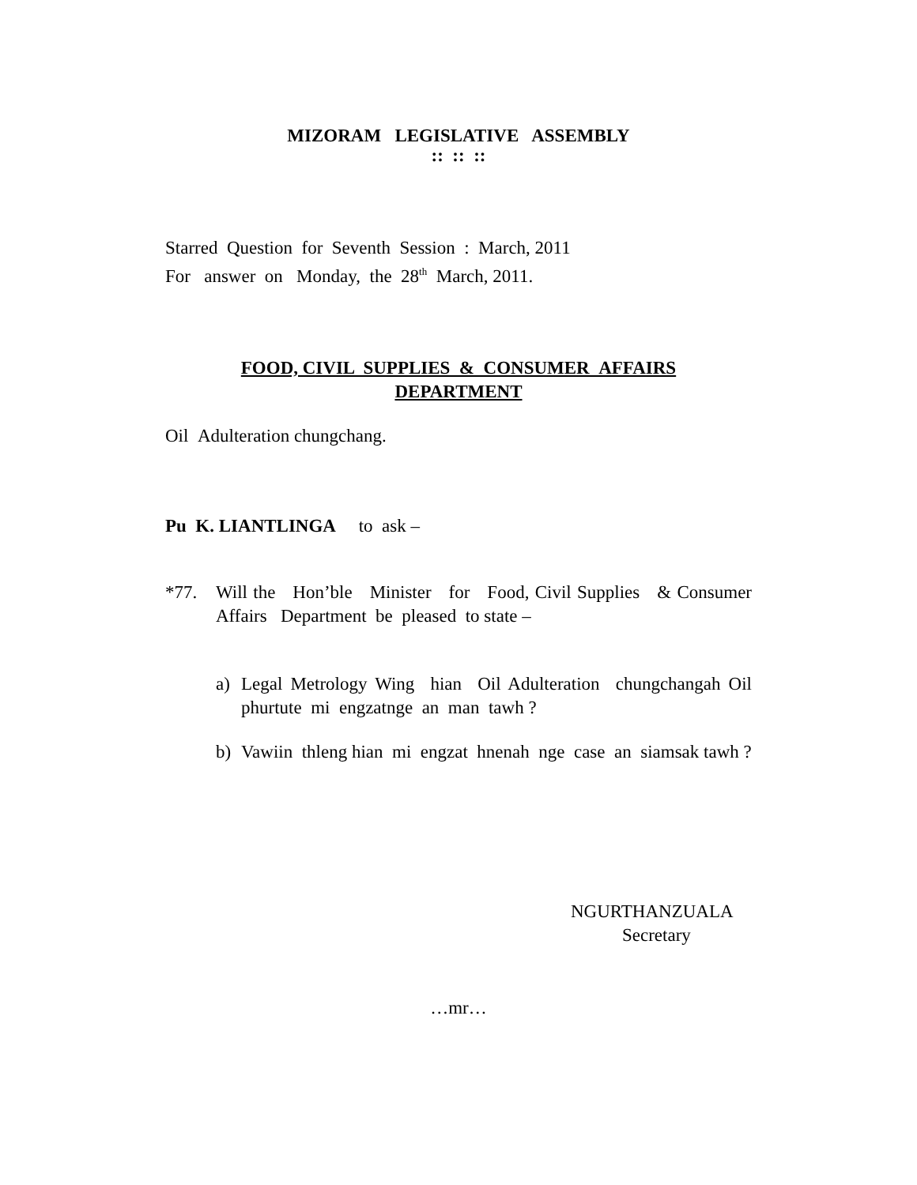MIZORAM LEGISLATIVE ASSEMBLY
:: :: ::
Starred Question for Seventh Session : March, 2011
For answer on Monday, the 28<sup>th</sup> March, 2011.
FOOD, CIVIL SUPPLIES & CONSUMER AFFAIRS
DEPARTMENT
Oil Adulteration chungchang.
Pu K. LIANTLINGA to ask –
*77. Will the Hon’ble Minister for Food, Civil Supplies & Consumer Affairs Department be pleased to state –
a) Legal Metrology Wing hian Oil Adulteration chungchangah Oil phurtute mi engzatnge an man tawh ?
b) Vawiin thleng hian mi engzat hnenah nge case an siamsak tawh ?
NGURTHANZUALA
Secretary
…mr…